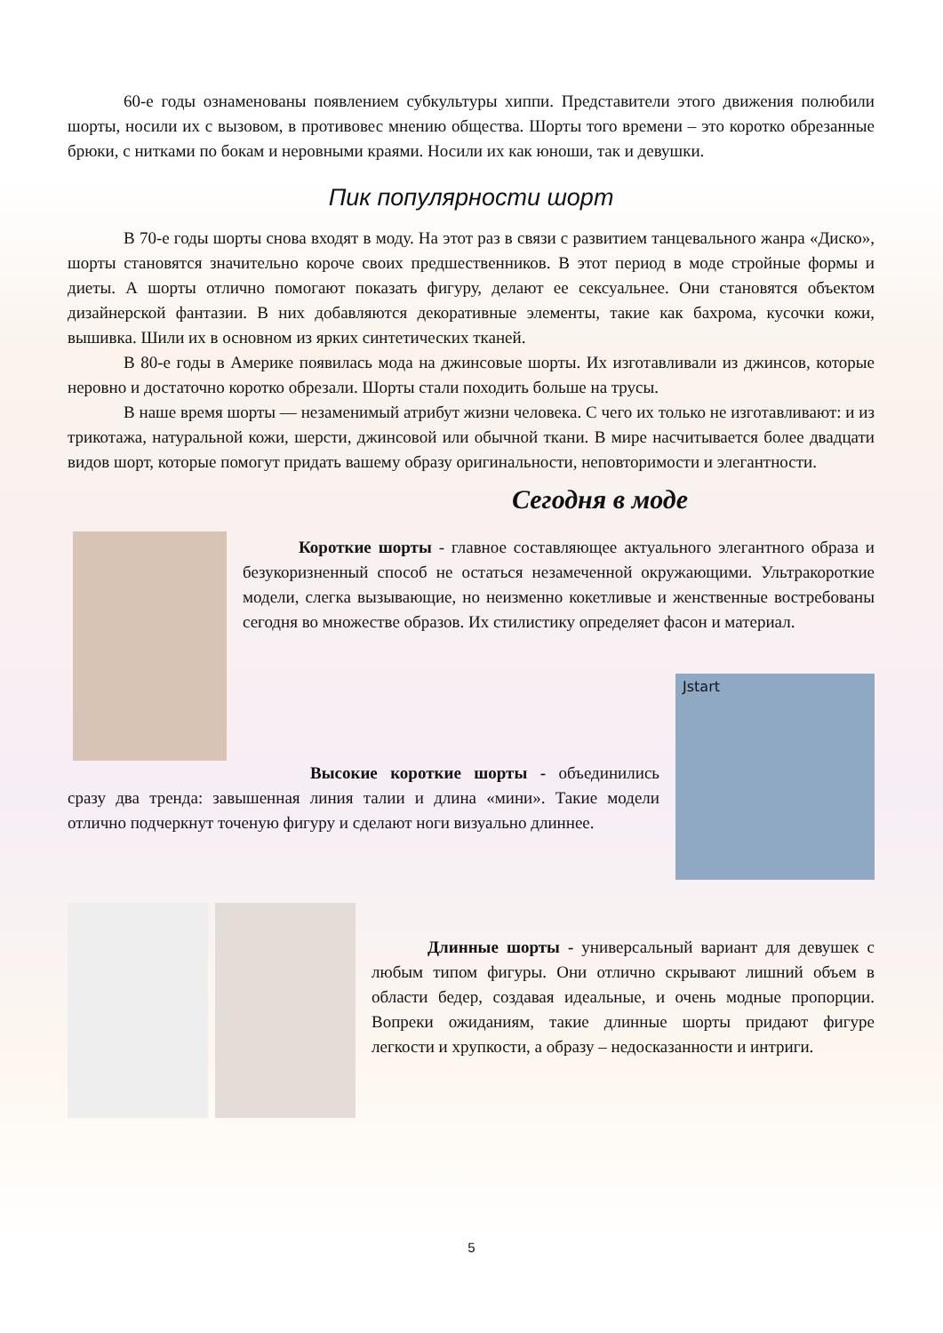60-е годы ознаменованы появлением субкультуры хиппи. Представители этого движения полюбили шорты, носили их с вызовом, в противовес мнению общества. Шорты того времени – это коротко обрезанные брюки, с нитками по бокам и неровными краями. Носили их как юноши, так и девушки.
Пик популярности шорт
В 70-е годы шорты снова входят в моду. На этот раз в связи с развитием танцевального жанра «Диско», шорты становятся значительно короче своих предшественников. В этот период в моде стройные формы и диеты. А шорты отлично помогают показать фигуру, делают ее сексуальнее. Они становятся объектом дизайнерской фантазии. В них добавляются декоративные элементы, такие как бахрома, кусочки кожи, вышивка. Шили их в основном из ярких синтетических тканей.
В 80-е годы в Америке появилась мода на джинсовые шорты. Их изготавливали из джинсов, которые неровно и достаточно коротко обрезали. Шорты стали походить больше на трусы.
В наше время шорты — незаменимый атрибут жизни человека. С чего их только не изготавливают: и из трикотажа, натуральной кожи, шерсти, джинсовой или обычной ткани. В мире насчитывается более двадцати видов шорт, которые помогут придать вашему образу оригинальности, неповторимости и элегантности.
Сегодня в моде
Короткие шорты - главное составляющее актуального элегантного образа и безукоризненный способ не остаться незамеченной окружающими. Ультракороткие модели, слегка вызывающие, но неизменно кокетливые и женственные востребованы сегодня во множестве образов. Их стилистику определяет фасон и материал.
Высокие короткие шорты - объединились сразу два тренда: завышенная линия талии и длина «мини». Такие модели отлично подчеркнут точеную фигуру и сделают ноги визуально длиннее.
Jstart
Длинные шорты - универсальный вариант для девушек с любым типом фигуры. Они отлично скрывают лишний объем в области бедер, создавая идеальные, и очень модные пропорции. Вопреки ожиданиям, такие длинные шорты придают фигуре легкости и хрупкости, а образу – недосказанности и интриги.
5